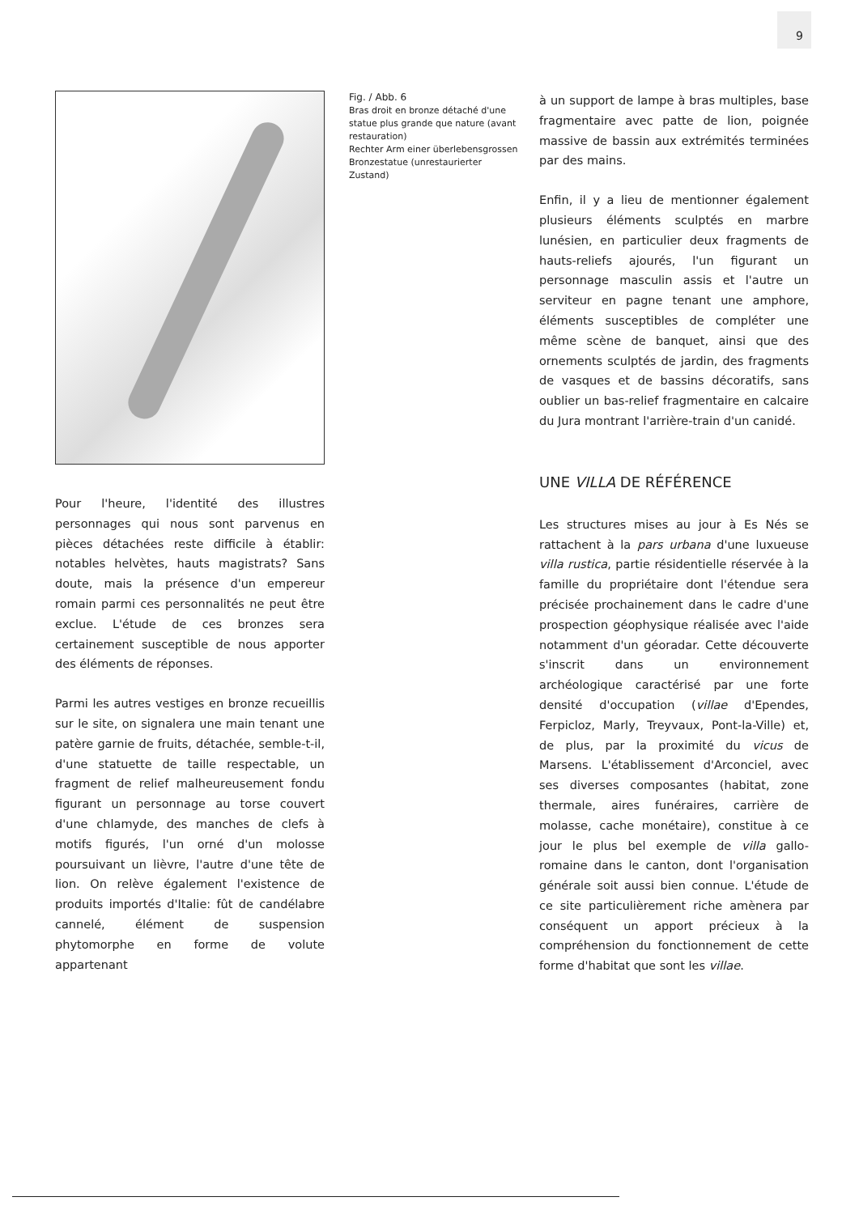9
Pour l'heure, l'identité des illustres personnages qui nous sont parvenus en pièces détachées reste difficile à établir: notables helvètes, hauts magistrats? Sans doute, mais la présence d'un empereur romain parmi ces personnalités ne peut être exclue. L'étude de ces bronzes sera certainement susceptible de nous apporter des éléments de réponses.
Parmi les autres vestiges en bronze recueillis sur le site, on signalera une main tenant une patère garnie de fruits, détachée, semble-t-il, d'une statuette de taille respectable, un fragment de relief malheureusement fondu figurant un personnage au torse couvert d'une chlamyde, des manches de clefs à motifs figurés, l'un orné d'un molosse poursuivant un lièvre, l'autre d'une tête de lion. On relève également l'existence de produits importés d'Italie: fût de candélabre cannelé, élément de suspension phytomorphe en forme de volute appartenant
Fig. / Abb. 6
Bras droit en bronze détaché d'une statue plus grande que nature (avant restauration)
Rechter Arm einer überlebensgrossen Bronzestatue (unrestaurierter Zustand)
à un support de lampe à bras multiples, base fragmentaire avec patte de lion, poignée massive de bassin aux extrémités terminées par des mains.
Enfin, il y a lieu de mentionner également plusieurs éléments sculptés en marbre lunésien, en particulier deux fragments de hauts-reliefs ajourés, l'un figurant un personnage masculin assis et l'autre un serviteur en pagne tenant une amphore, éléments susceptibles de compléter une même scène de banquet, ainsi que des ornements sculptés de jardin, des fragments de vasques et de bassins décoratifs, sans oublier un bas-relief fragmentaire en calcaire du Jura montrant l'arrière-train d'un canidé.
UNE VILLA DE RÉFÉRENCE
Les structures mises au jour à Es Nés se rattachent à la pars urbana d'une luxueuse villa rustica, partie résidentielle réservée à la famille du propriétaire dont l'étendue sera précisée prochainement dans le cadre d'une prospection géophysique réalisée avec l'aide notamment d'un géoradar. Cette découverte s'inscrit dans un environnement archéologique caractérisé par une forte densité d'occupation (villae d'Ependes, Ferpicloz, Marly, Treyvaux, Pont-la-Ville) et, de plus, par la proximité du vicus de Marsens. L'établissement d'Arconciel, avec ses diverses composantes (habitat, zone thermale, aires funéraires, carrière de molasse, cache monétaire), constitue à ce jour le plus bel exemple de villa gallo-romaine dans le canton, dont l'organisation générale soit aussi bien connue. L'étude de ce site particulièrement riche amènera par conséquent un apport précieux à la compréhension du fonctionnement de cette forme d'habitat que sont les villae.